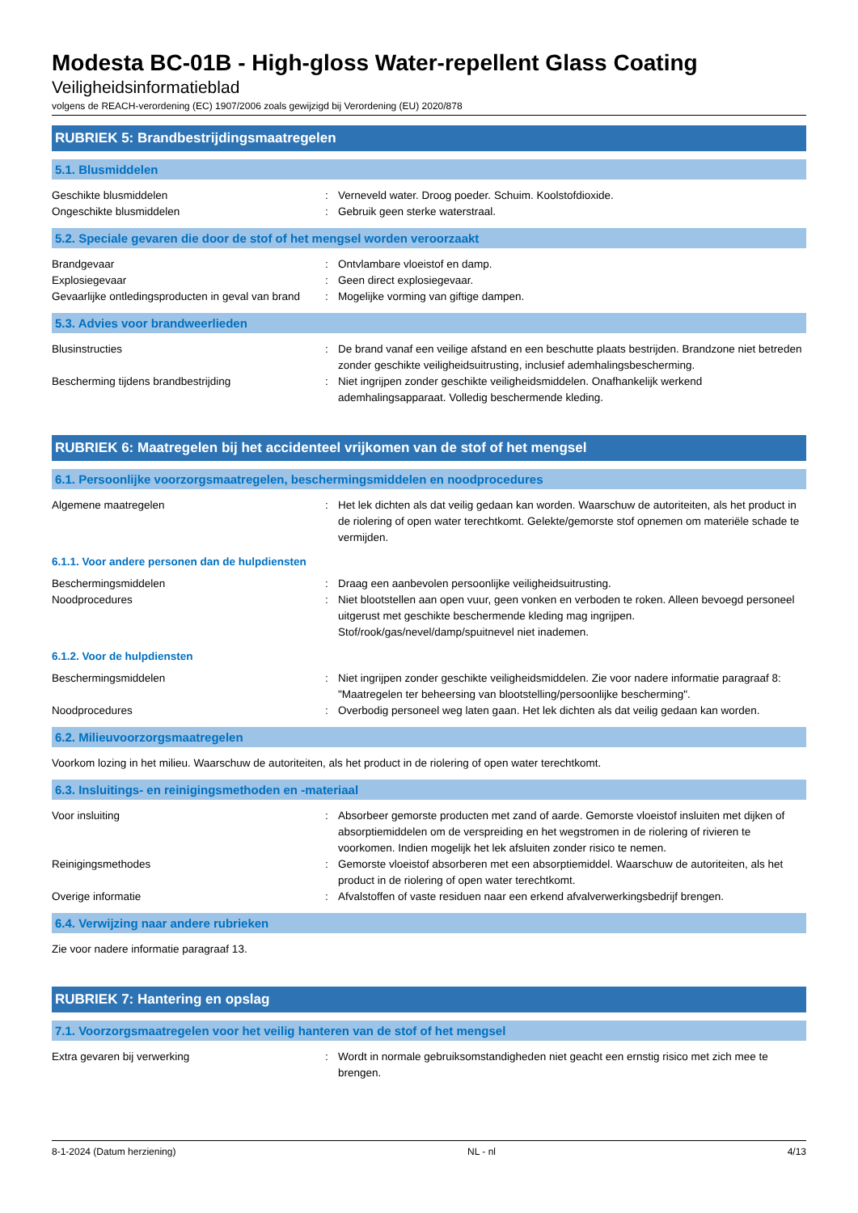Modesta BC-01B - High-gloss Water-repellent Glass Coating
Veiligheidsinformatieblad
volgens de REACH-verordening (EC) 1907/2006 zoals gewijzigd bij Verordening (EU) 2020/878
RUBRIEK 5: Brandbestrijdingsmaatregelen
5.1. Blusmiddelen
| Geschikte blusmiddelen | : | Verneveld water. Droog poeder. Schuim. Koolstofdioxide. |
| Ongeschikte blusmiddelen | : | Gebruik geen sterke waterstraal. |
5.2. Speciale gevaren die door de stof of het mengsel worden veroorzaakt
| Brandgevaar | : | Ontvlambare vloeistof en damp. |
| Explosiegevaar | : | Geen direct explosiegevaar. |
| Gevaarlijke ontledingsproducten in geval van brand | : | Mogelijke vorming van giftige dampen. |
5.3. Advies voor brandweerlieden
| Blusinstructies | : | De brand vanaf een veilige afstand en een beschutte plaats bestrijden. Brandzone niet betreden zonder geschikte veiligheidsuitrusting, inclusief ademhalingsbescherming. |
| Bescherming tijdens brandbestrijding | : | Niet ingrijpen zonder geschikte veiligheidsmiddelen. Onafhankelijk werkend ademhalingsapparaat. Volledig beschermende kleding. |
RUBRIEK 6: Maatregelen bij het accidenteel vrijkomen van de stof of het mengsel
6.1. Persoonlijke voorzorgsmaatregelen, beschermingsmiddelen en noodprocedures
| Algemene maatregelen | : | Het lek dichten als dat veilig gedaan kan worden. Waarschuw de autoriteiten, als het product in de riolering of open water terechtkomt. Gelekte/gemorste stof opnemen om materiële schade te vermijden. |
6.1.1. Voor andere personen dan de hulpdiensten
| Beschermingsmiddelen | : | Draag een aanbevolen persoonlijke veiligheidsuitrusting. |
| Noodprocedures | : | Niet blootstellen aan open vuur, geen vonken en verboden te roken. Alleen bevoegd personeel uitgerust met geschikte beschermende kleding mag ingrijpen. Stof/rook/gas/nevel/damp/spuitnevel niet inademen. |
6.1.2. Voor de hulpdiensten
| Beschermingsmiddelen | : | Niet ingrijpen zonder geschikte veiligheidsmiddelen. Zie voor nadere informatie paragraaf 8: "Maatregelen ter beheersing van blootstelling/persoonlijke bescherming". |
| Noodprocedures | : | Overbodig personeel weg laten gaan. Het lek dichten als dat veilig gedaan kan worden. |
6.2. Milieuvoorzorgsmaatregelen
Voorkom lozing in het milieu. Waarschuw de autoriteiten, als het product in de riolering of open water terechtkomt.
6.3. Insluitings- en reinigingsmethoden en -materiaal
| Voor insluiting | : | Absorbeer gemorste producten met zand of aarde. Gemorste vloeistof insluiten met dijken of absorptiemiddelen om de verspreiding en het wegstromen in de riolering of rivieren te voorkomen. Indien mogelijk het lek afsluiten zonder risico te nemen. |
| Reinigingsmethodes | : | Gemorste vloeistof absorberen met een absorptiemiddel. Waarschuw de autoriteiten, als het product in de riolering of open water terechtkomt. |
| Overige informatie | : | Afvalstoffen of vaste residuen naar een erkend afvalverwerkingsbedrijf brengen. |
6.4. Verwijzing naar andere rubrieken
Zie voor nadere informatie paragraaf 13.
RUBRIEK 7: Hantering en opslag
7.1. Voorzorgsmaatregelen voor het veilig hanteren van de stof of het mengsel
| Extra gevaren bij verwerking | : | Wordt in normale gebruiksomstandigheden niet geacht een ernstig risico met zich mee te brengen. |
8-1-2024 (Datum herziening) NL - nl 4/13